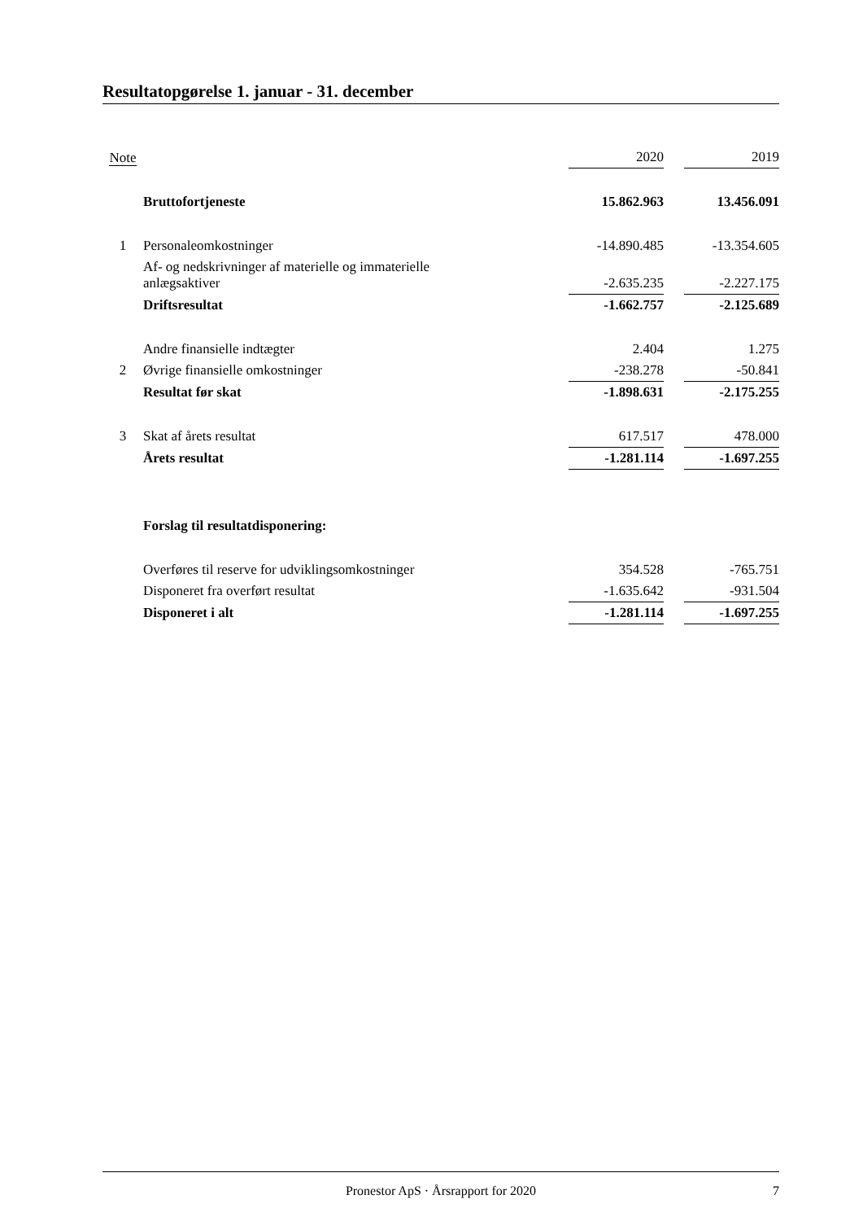Resultatopgørelse 1. januar - 31. december
| Note | | 2020 | | 2019 |
| | Bruttofortjeneste | 15.862.963 | | 13.456.091 |
| 1 | Personaleomkostninger | -14.890.485 | | -13.354.605 |
| | Af- og nedskrivninger af materielle og immaterielle anlægsaktiver | -2.635.235 | | -2.227.175 |
| | Driftsresultat | -1.662.757 | | -2.125.689 |
| | Andre finansielle indtægter | 2.404 | | 1.275 |
| 2 | Øvrige finansielle omkostninger | -238.278 | | -50.841 |
| | Resultat før skat | -1.898.631 | | -2.175.255 |
| 3 | Skat af årets resultat | 617.517 | | 478.000 |
| | Årets resultat | -1.281.114 | | -1.697.255 |
| | Forslag til resultatdisponering: | | | |
| | Overføres til reserve for udviklingsomkostninger | 354.528 | | -765.751 |
| | Disponeret fra overført resultat | -1.635.642 | | -931.504 |
| | Disponeret i alt | -1.281.114 | | -1.697.255 |
Pronestor ApS · Årsrapport for 2020 7